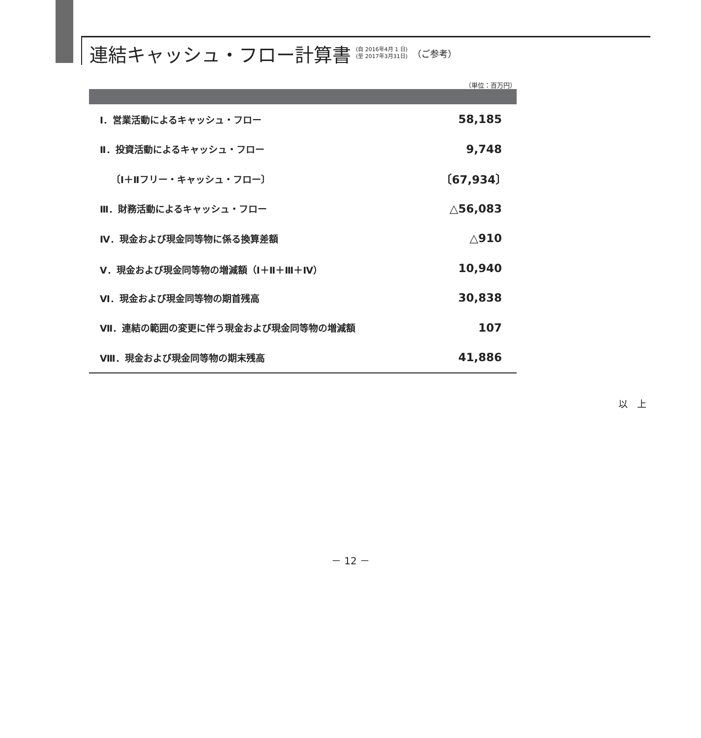連結キャッシュ・フロー計算書
(自 2016年4月 1 日)
(至 2017年3月31日)
（ご参考）
（単位：百万円）
| Ⅰ．営業活動によるキャッシュ・フロー | 58,185 |
| Ⅱ．投資活動によるキャッシュ・フロー | 9,748 |
| 〔Ⅰ＋Ⅱフリー・キャッシュ・フロー〕 | 〔67,934〕 |
| Ⅲ．財務活動によるキャッシュ・フロー | △56,083 |
| Ⅳ．現金および現金同等物に係る換算差額 | △910 |
| Ⅴ．現金および現金同等物の増減額（Ⅰ＋Ⅱ＋Ⅲ＋Ⅳ） | 10,940 |
| Ⅵ．現金および現金同等物の期首残高 | 30,838 |
| Ⅶ．連結の範囲の変更に伴う現金および現金同等物の増減額 | 107 |
| Ⅷ．現金および現金同等物の期末残高 | 41,886 |
以　上
－ 12 －